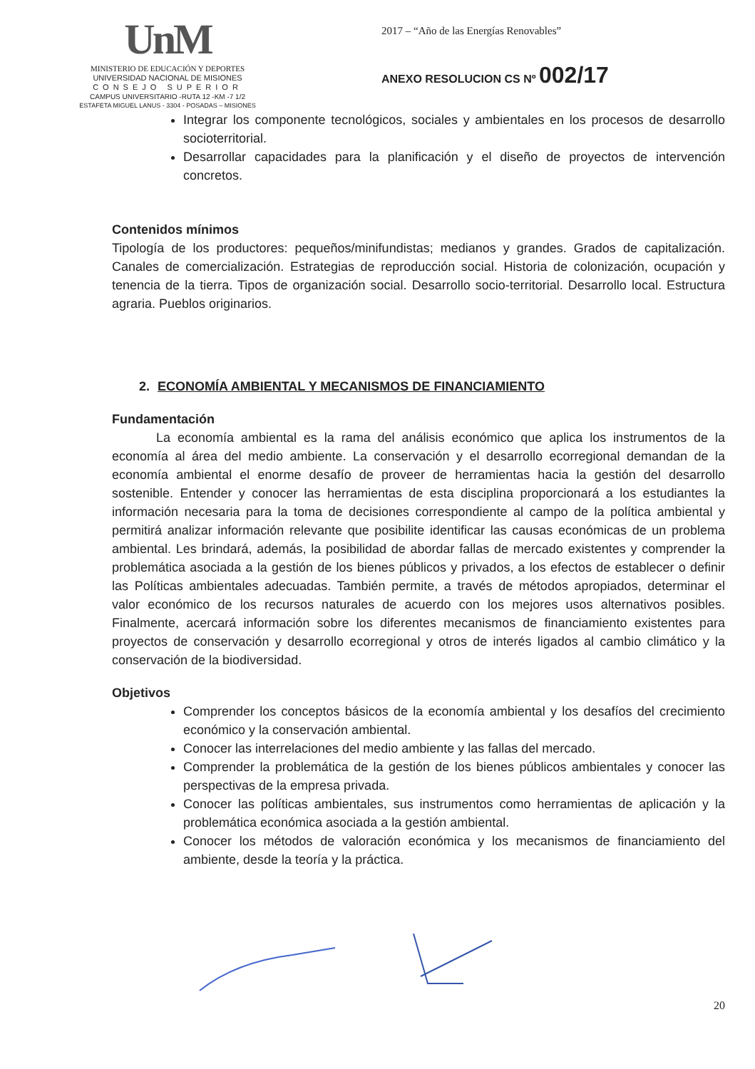UnM
MINISTERIO DE EDUCACIÓN Y DEPORTES
UNIVERSIDAD NACIONAL DE MISIONES
CONSEJO SUPERIOR
CAMPUS UNIVERSITARIO -RUTA 12 -KM -7 1/2
ESTAFETA MIGUEL LANUS - 3304 - POSADAS – MISIONES
2017 – “Año de las Energías Renovables”
ANEXO RESOLUCION CS Nº 002/17
Integrar los componente tecnológicos, sociales y ambientales en los procesos de desarrollo socioterritorial.
Desarrollar capacidades para la planificación y el diseño de proyectos de intervención concretos.
Contenidos mínimos
Tipología de los productores: pequeños/minifundistas; medianos y grandes. Grados de capitalización. Canales de comercialización. Estrategias de reproducción social. Historia de colonización, ocupación y tenencia de la tierra. Tipos de organización social. Desarrollo socio-territorial. Desarrollo local. Estructura agraria. Pueblos originarios.
2. ECONOMÍA AMBIENTAL Y MECANISMOS DE FINANCIAMIENTO
Fundamentación
La economía ambiental es la rama del análisis económico que aplica los instrumentos de la economía al área del medio ambiente. La conservación y el desarrollo ecorregional demandan de la economía ambiental el enorme desafío de proveer de herramientas hacia la gestión del desarrollo sostenible. Entender y conocer las herramientas de esta disciplina proporcionará a los estudiantes la información necesaria para la toma de decisiones correspondiente al campo de la política ambiental y permitirá analizar información relevante que posibilite identificar las causas económicas de un problema ambiental. Les brindará, además, la posibilidad de abordar fallas de mercado existentes y comprender la problemática asociada a la gestión de los bienes públicos y privados, a los efectos de establecer o definir las Políticas ambientales adecuadas. También permite, a través de métodos apropiados, determinar el valor económico de los recursos naturales de acuerdo con los mejores usos alternativos posibles. Finalmente, acercará información sobre los diferentes mecanismos de financiamiento existentes para proyectos de conservación y desarrollo ecorregional y otros de interés ligados al cambio climático y la conservación de la biodiversidad.
Objetivos
Comprender los conceptos básicos de la economía ambiental y los desafíos del crecimiento económico y la conservación ambiental.
Conocer las interrelaciones del medio ambiente y las fallas del mercado.
Comprender la problemática de la gestión de los bienes públicos ambientales y conocer las perspectivas de la empresa privada.
Conocer las políticas ambientales, sus instrumentos como herramientas de aplicación y la problemática económica asociada a la gestión ambiental.
Conocer los métodos de valoración económica y los mecanismos de financiamiento del ambiente, desde la teoría y la práctica.
20